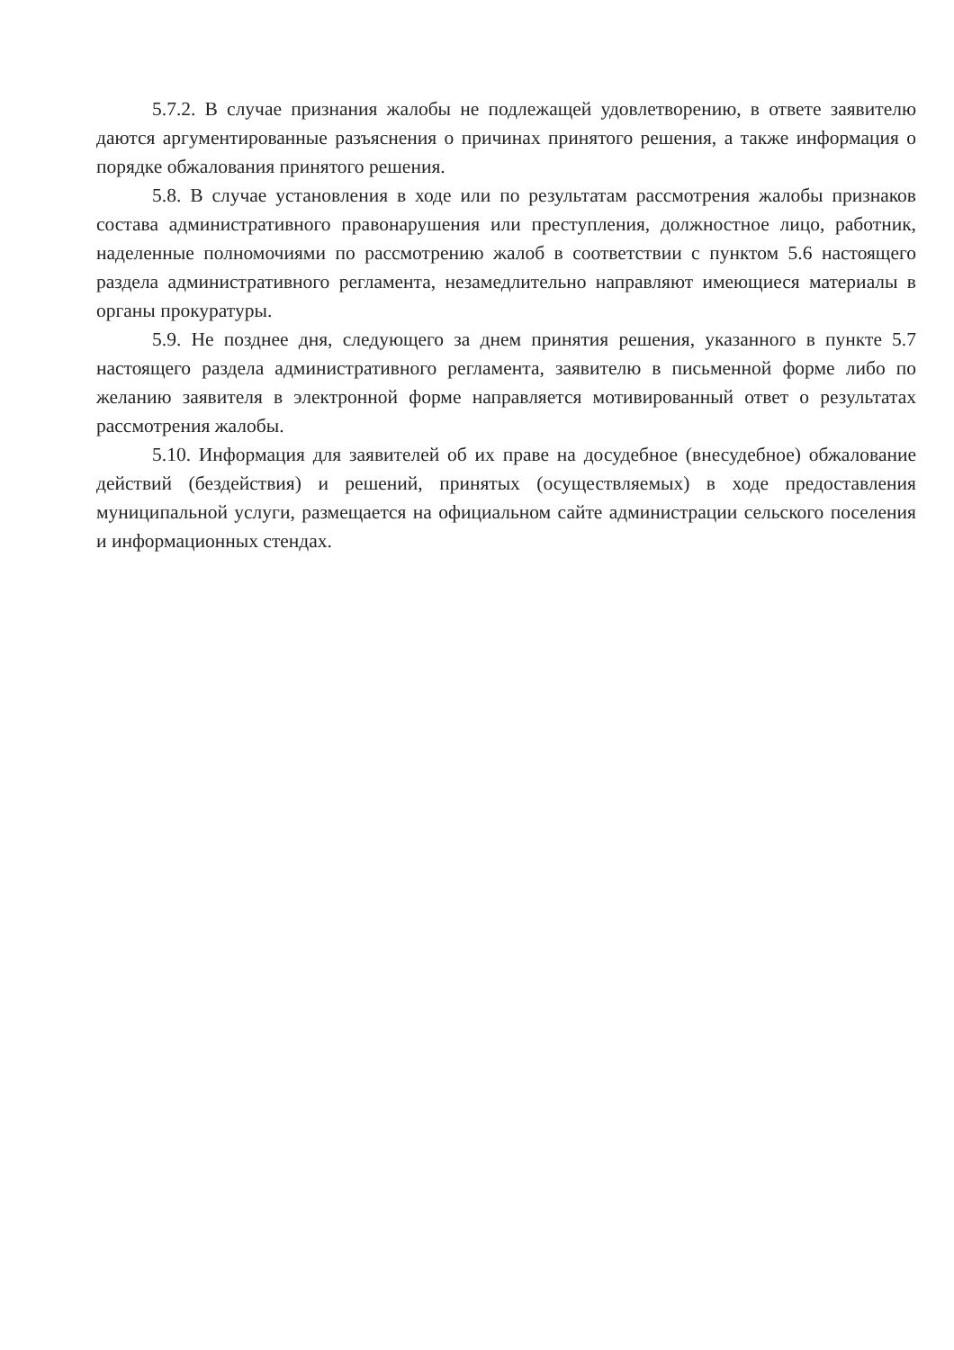5.7.2. В случае признания жалобы не подлежащей удовлетворению, в ответе заявителю даются аргументированные разъяснения о причинах принятого решения, а также информация о порядке обжалования принятого решения.
5.8. В случае установления в ходе или по результатам рассмотрения жалобы признаков состава административного правонарушения или преступления, должностное лицо, работник, наделенные полномочиями по рассмотрению жалоб в соответствии с пунктом 5.6 настоящего раздела административного регламента, незамедлительно направляют имеющиеся материалы в органы прокуратуры.
5.9. Не позднее дня, следующего за днем принятия решения, указанного в пункте 5.7 настоящего раздела административного регламента, заявителю в письменной форме либо по желанию заявителя в электронной форме направляется мотивированный ответ о результатах рассмотрения жалобы.
5.10. Информация для заявителей об их праве на досудебное (внесудебное) обжалование действий (бездействия) и решений, принятых (осуществляемых) в ходе предоставления муниципальной услуги, размещается на официальном сайте администрации сельского поселения и информационных стендах.